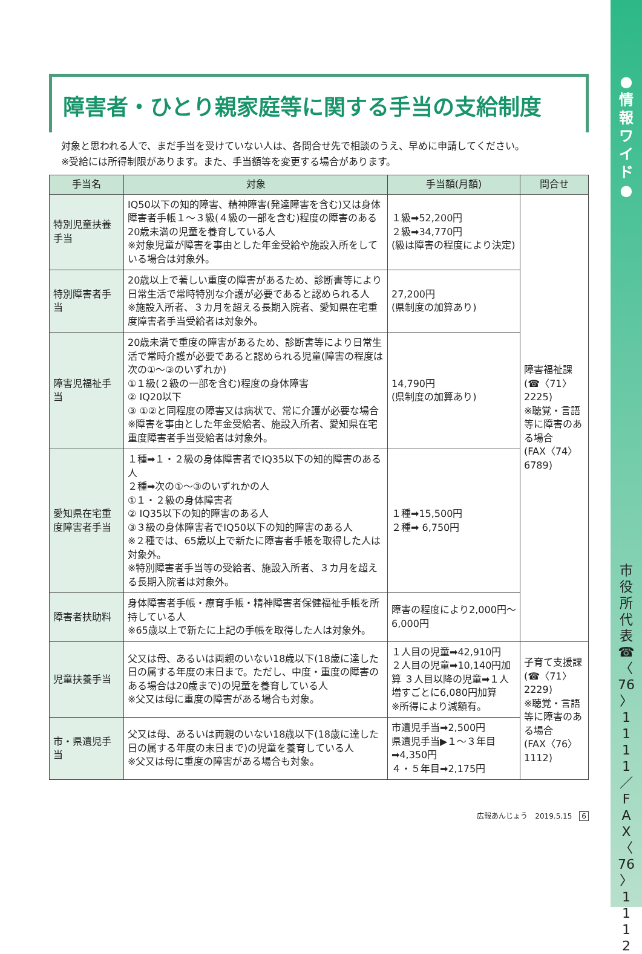●
情
報
ワ
イ
ド
●
市
役
所
代
表
☎
〈
76
〉
1
1
1
1
／
F
A
X
〈
76
〉
1
1
1
2
障害者・ひとり親家庭等に関する手当の支給制度
対象と思われる人で、まだ手当を受けていない人は、各問合せ先で相談のうえ、早めに申請してください。
※受給には所得制限があります。また、手当額等を変更する場合があります。
| 手当名 | 対象 | 手当額(月額) | 問合せ |
| --- | --- | --- | --- |
| 特別児童扶養手当 | IQ50以下の知的障害、精神障害(発達障害を含む)又は身体障害者手帳１～３級(４級の一部を含む)程度の障害のある20歳未満の児童を養育している人 ※対象児童が障害を事由とした年金受給や施設入所をしている場合は対象外。 | １級➡52,200円 ２級➡34,770円 (級は障害の程度により決定) | 障害福祉課 (☎〈71〉2225) ※聴覚・言語等に障害のある場合 (FAX〈74〉6789) |
| 特別障害者手当 | 20歳以上で著しい重度の障害があるため、診断書等により日常生活で常時特別な介護が必要であると認められる人 ※施設入所者、３カ月を超える長期入院者、愛知県在宅重度障害者手当受給者は対象外。 | 27,200円 (県制度の加算あり) | |
| 障害児福祉手当 | 20歳未満で重度の障害があるため、診断書等により日常生活で常時介護が必要であると認められる児童(障害の程度は次の①～③のいずれか) ①１級(２級の一部を含む)程度の身体障害 ② IQ20以下 ③ ①②と同程度の障害又は病状で、常に介護が必要な場合 ※障害を事由とした年金受給者、施設入所者、愛知県在宅重度障害者手当受給者は対象外。 | 14,790円 (県制度の加算あり) | |
| 愛知県在宅重度障害者手当 | １種➡１・２級の身体障害者でIQ35以下の知的障害のある人 ２種➡次の①～③のいずれかの人 ①１・２級の身体障害者 ② IQ35以下の知的障害のある人 ③３級の身体障害者でIQ50以下の知的障害のある人 ※２種では、65歳以上で新たに障害者手帳を取得した人は対象外。 ※特別障害者手当等の受給者、施設入所者、３カ月を超える長期入院者は対象外。 | １種➡15,500円 ２種➡ 6,750円 | |
| 障害者扶助料 | 身体障害者手帳・療育手帳・精神障害者保健福祉手帳を所持している人 ※65歳以上で新たに上記の手帳を取得した人は対象外。 | 障害の程度により2,000円～6,000円 | |
| 児童扶養手当 | 父又は母、あるいは両親のいない18歳以下(18歳に達した日の属する年度の末日まで。ただし、中度・重度の障害のある場合は20歳まで)の児童を養育している人 ※父又は母に重度の障害がある場合も対象。 | １人目の児童➡42,910円 ２人目の児童➡10,140円加算 ３人目以降の児童➡１人増すごとに6,080円加算 ※所得により減額有。 | 子育て支援課 (☎〈71〉2229) ※聴覚・言語等に障害のある場合 (FAX〈76〉1112) |
| 市・県遺児手当 | 父又は母、あるいは両親のいない18歳以下(18歳に達した日の属する年度の末日まで)の児童を養育している人 ※父又は母に重度の障害がある場合も対象。 | 市遺児手当➡2,500円 県遺児手当▶１～３年目➡4,350円 ４・５年目➡2,175円 | |
広報あんじょう　2019.5.15　6